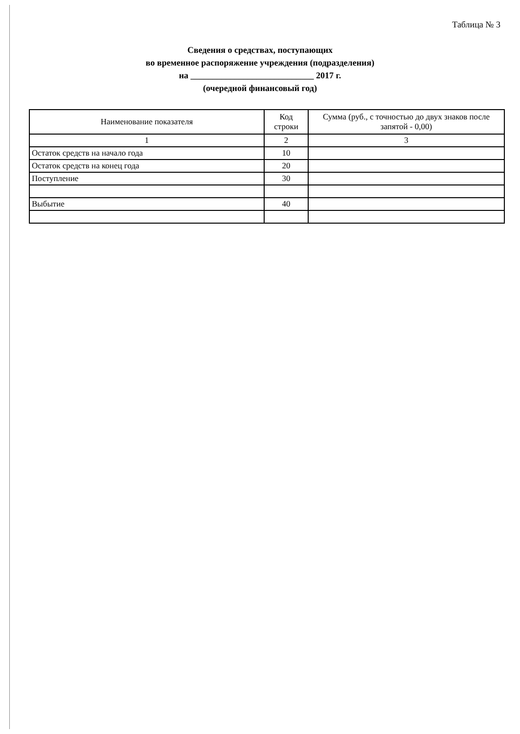Таблица № 3
Сведения о средствах, поступающих
во временное распоряжение учреждения (подразделения)
на ____________________________ 2017 г.
(очередной финансовый год)
| Наименование показателя | Код строки | Сумма (руб., с точностью до двух знаков после запятой - 0,00) |
| --- | --- | --- |
| 1 | 2 | 3 |
| Остаток средств на начало года | 10 | |
| Остаток средств на конец года | 20 | |
| Поступление | 30 | |
| Выбытие | 40 | |